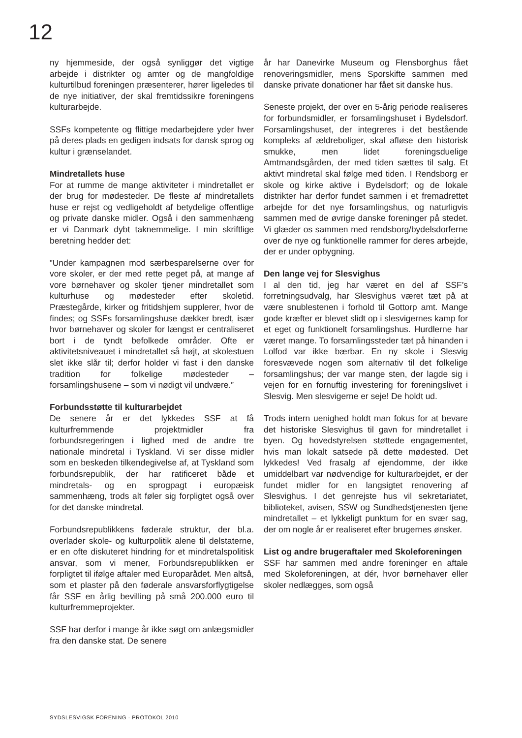12
ny hjemmeside, der også synliggør det vigtige arbejde i distrikter og amter og de mangfoldige kulturtilbud foreningen præsenterer, hører ligeledes til de nye initiativer, der skal fremtidssikre foreningens kulturarbejde.
SSFs kompetente og flittige medarbejdere yder hver på deres plads en gedigen indsats for dansk sprog og kultur i grænselandet.
Mindretallets huse
For at rumme de mange aktiviteter i mindretallet er der brug for mødesteder. De fleste af mindretallets huse er rejst og vedligeholdt af betydelige offentlige og private danske midler. Også i den sammenhæng er vi Danmark dybt taknemmelige. I min skriftlige beretning hedder det:
”Under kampagnen mod særbesparelserne over for vore skoler, er der med rette peget på, at mange af vore børnehaver og skoler tjener mindretallet som kulturhuse og mødesteder efter skoletid. Præstegårde, kirker og fritidshjem supplerer, hvor de findes; og SSFs forsamlingshuse dækker bredt, især hvor børnehaver og skoler for længst er centraliseret bort i de tyndt befolkede områder. Ofte er aktivitetsniveauet i mindretallet så højt, at skolestuen slet ikke slår til; derfor holder vi fast i den danske tradition for folkelige mødesteder – forsamlingshusene – som vi nødigt vil undvære.”
Forbundsstøtte til kulturarbejdet
De senere år er det lykkedes SSF at få kulturfremmende projektmidler fra forbundsregeringen i lighed med de andre tre nationale mindretal i Tyskland. Vi ser disse midler som en beskeden tilkendegivelse af, at Tyskland som forbundsrepublik, der har ratificeret både et mindretals- og en sprogpagt i europæisk sammenhæng, trods alt føler sig forpligtet også over for det danske mindretal.
Forbundsrepublikkens føderale struktur, der bl.a. overlader skole- og kulturpolitik alene til delstaterne, er en ofte diskuteret hindring for et mindretalspolitisk ansvar, som vi mener, Forbundsrepublikken er forpligtet til ifølge aftaler med Europarådet. Men altså, som et plaster på den føderale ansvarsforflygtigelse får SSF en årlig bevilling på små 200.000 euro til kulturfremmeprojekter.
SSF har derfor i mange år ikke søgt om anlægsmidler fra den danske stat. De senere
år har Danevirke Museum og Flensborghus fået renoveringsmidler, mens Sporskifte sammen med danske private donationer har fået sit danske hus.
Seneste projekt, der over en 5-årig periode realiseres for forbundsmidler, er forsamlingshuset i Bydelsdorf. Forsamlingshuset, der integreres i det bestående kompleks af ældreboliger, skal afløse den historisk smukke, men lidet foreningsduelige Amtmandsgården, der med tiden sættes til salg. Et aktivt mindretal skal følge med tiden. I Rendsborg er skole og kirke aktive i Bydelsdorf; og de lokale distrikter har derfor fundet sammen i et fremadrettet arbejde for det nye forsamlingshus, og naturligvis sammen med de øvrige danske foreninger på stedet. Vi glæder os sammen med rendsborg/bydelsdorferne over de nye og funktionelle rammer for deres arbejde, der er under opbygning.
Den lange vej for Slesvighus
I al den tid, jeg har været en del af SSF’s forretningsudvalg, har Slesvighus været tæt på at være snublestenen i forhold til Gottorp amt. Mange gode kræfter er blevet slidt op i slesvigernes kamp for et eget og funktionelt forsamlingshus. Hurdlerne har været mange. To forsamlingssteder tæt på hinanden i Lolfod var ikke bærbar. En ny skole i Slesvig foresvævede nogen som alternativ til det folkelige forsamlingshus; der var mange sten, der lagde sig i vejen for en fornuftig investering for foreningslivet i Slesvig. Men slesvigerne er seje! De holdt ud.
Trods intern uenighed holdt man fokus for at bevare det historiske Slesvighus til gavn for mindretallet i byen. Og hovedstyrelsen støttede engagementet, hvis man lokalt satsede på dette mødested. Det lykkedes! Ved frasalg af ejendomme, der ikke umiddelbart var nødvendige for kulturarbejdet, er der fundet midler for en langsigtet renovering af Slesvighus. I det genrejste hus vil sekretariatet, biblioteket, avisen, SSW og Sundhedstjenesten tjene mindretallet – et lykkeligt punktum for en svær sag, der om nogle år er realiseret efter brugernes ønsker.
List og andre brugeraftaler med Skoleforeningen
SSF har sammen med andre foreninger en aftale med Skoleforeningen, at dér, hvor børnehaver eller skoler nedlægges, som også
SYDSLESVIGSK FORENING · PROTOKOL 2010